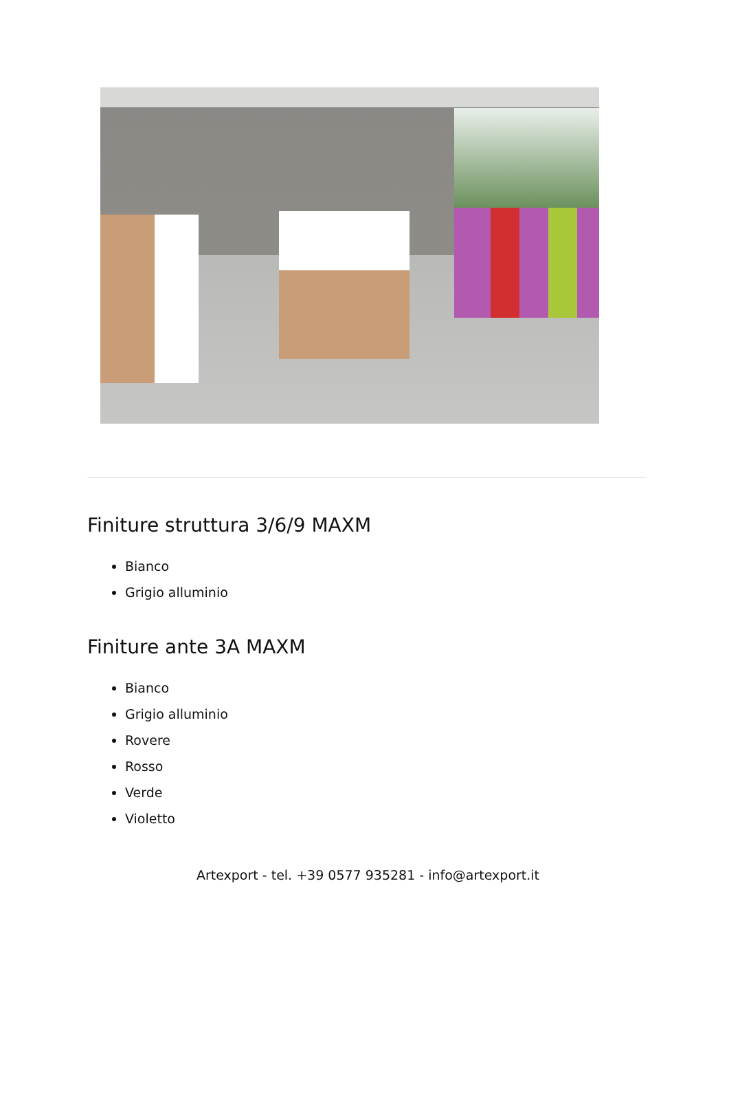Finiture struttura 3/6/9 MAXM
Bianco
Grigio alluminio
Finiture ante 3A MAXM
Bianco
Grigio alluminio
Rovere
Rosso
Verde
Violetto
Artexport - tel. +39 0577 935281 - info@artexport.it